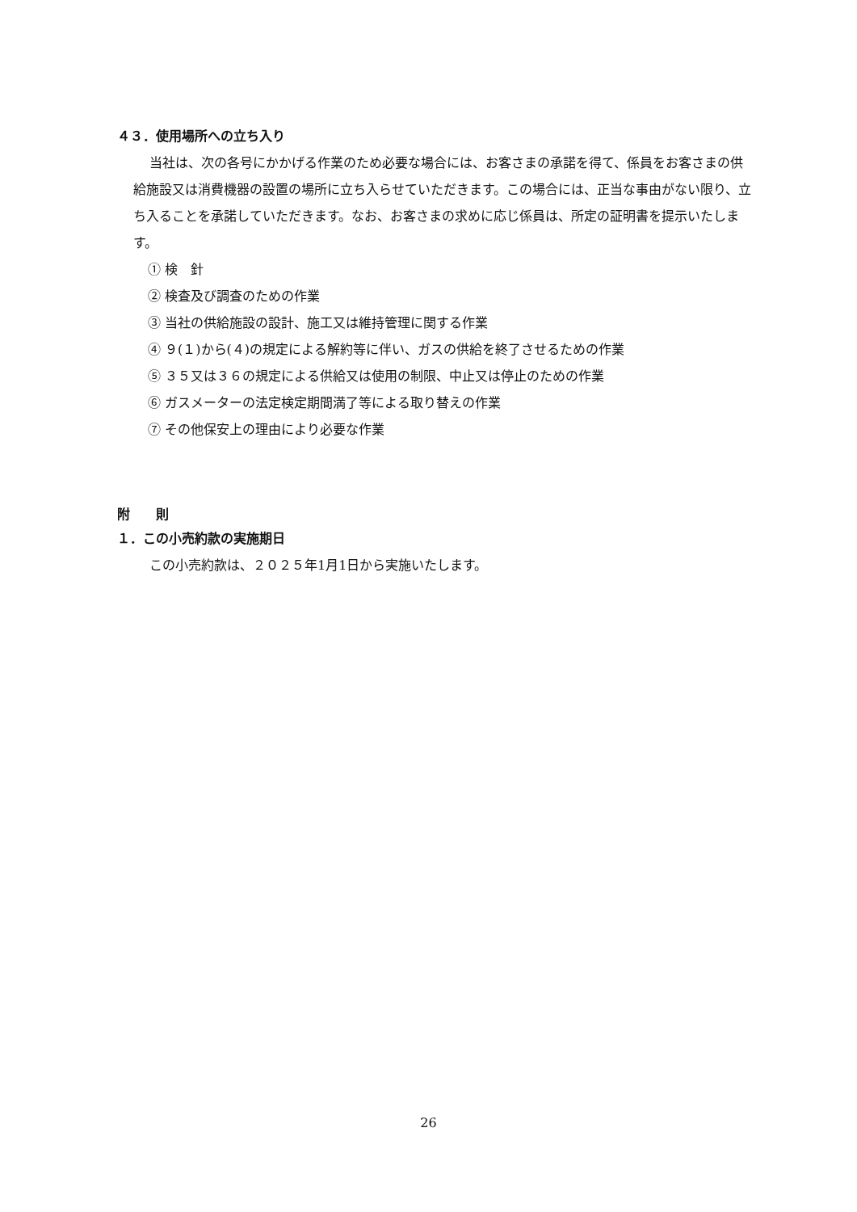４３．使用場所への立ち入り
当社は、次の各号にかかげる作業のため必要な場合には、お客さまの承諾を得て、係員をお客さまの供給施設又は消費機器の設置の場所に立ち入らせていただきます。この場合には、正当な事由がない限り、立ち入ることを承諾していただきます。なお、お客さまの求めに応じ係員は、所定の証明書を提示いたします。
① 検　針
② 検査及び調査のための作業
③ 当社の供給施設の設計、施工又は維持管理に関する作業
④ ９(１)から(４)の規定による解約等に伴い、ガスの供給を終了させるための作業
⑤ ３５又は３６の規定による供給又は使用の制限、中止又は停止のための作業
⑥ ガスメーターの法定検定期間満了等による取り替えの作業
⑦ その他保安上の理由により必要な作業
附　　則
１．この小売約款の実施期日
この小売約款は、２０２５年1月1日から実施いたします。
26